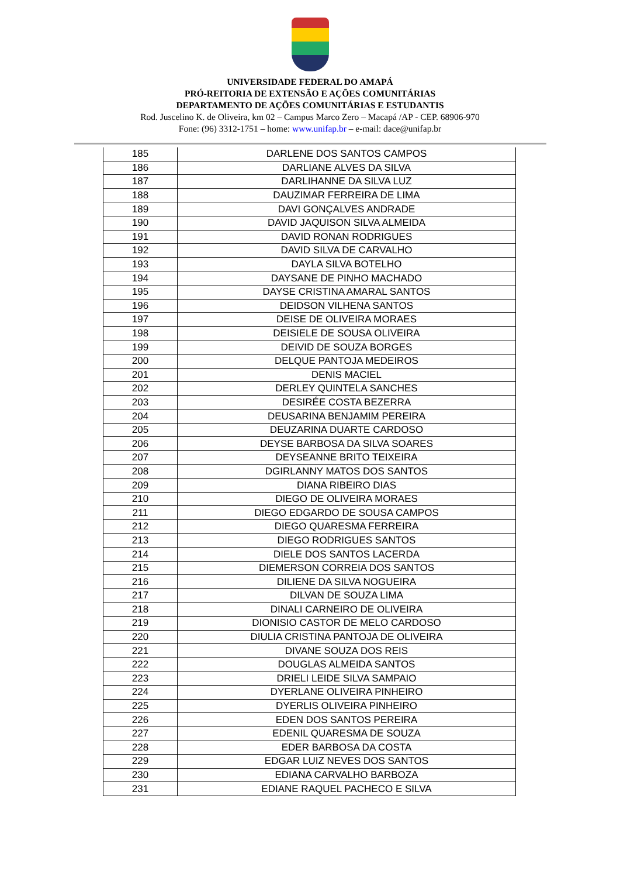UNIVERSIDADE FEDERAL DO AMAPÁ
PRÓ-REITORIA DE EXTENSÃO E AÇÕES COMUNITÁRIAS
DEPARTAMENTO DE AÇÕES COMUNITÁRIAS E ESTUDANTIS
Rod. Juscelino K. de Oliveira, km 02 – Campus Marco Zero – Macapá /AP - CEP. 68906-970
Fone: (96) 3312-1751 – home: www.unifap.br – e-mail: dace@unifap.br
| 185 | DARLENE DOS SANTOS CAMPOS |
| 186 | DARLIANE ALVES DA SILVA |
| 187 | DARLIHANNE DA SILVA LUZ |
| 188 | DAUZIMAR FERREIRA DE LIMA |
| 189 | DAVI GONÇALVES ANDRADE |
| 190 | DAVID JAQUISON SILVA ALMEIDA |
| 191 | DAVID RONAN RODRIGUES |
| 192 | DAVID SILVA DE CARVALHO |
| 193 | DAYLA SILVA BOTELHO |
| 194 | DAYSANE DE PINHO MACHADO |
| 195 | DAYSE CRISTINA AMARAL SANTOS |
| 196 | DEIDSON VILHENA SANTOS |
| 197 | DEISE DE OLIVEIRA MORAES |
| 198 | DEISIELE DE SOUSA OLIVEIRA |
| 199 | DEIVID DE SOUZA BORGES |
| 200 | DELQUE PANTOJA MEDEIROS |
| 201 | DENIS MACIEL |
| 202 | DERLEY QUINTELA SANCHES |
| 203 | DESIRÉE COSTA BEZERRA |
| 204 | DEUSARINA BENJAMIM PEREIRA |
| 205 | DEUZARINA DUARTE CARDOSO |
| 206 | DEYSE BARBOSA DA SILVA SOARES |
| 207 | DEYSEANNE BRITO TEIXEIRA |
| 208 | DGIRLANNY MATOS DOS SANTOS |
| 209 | DIANA RIBEIRO DIAS |
| 210 | DIEGO DE OLIVEIRA MORAES |
| 211 | DIEGO EDGARDO DE SOUSA CAMPOS |
| 212 | DIEGO QUARESMA FERREIRA |
| 213 | DIEGO RODRIGUES SANTOS |
| 214 | DIELE DOS SANTOS LACERDA |
| 215 | DIEMERSON CORREIA DOS SANTOS |
| 216 | DILIENE DA SILVA NOGUEIRA |
| 217 | DILVAN DE SOUZA LIMA |
| 218 | DINALI CARNEIRO DE OLIVEIRA |
| 219 | DIONISIO CASTOR DE MELO CARDOSO |
| 220 | DIULIA CRISTINA PANTOJA DE OLIVEIRA |
| 221 | DIVANE SOUZA DOS REIS |
| 222 | DOUGLAS ALMEIDA SANTOS |
| 223 | DRIELI LEIDE SILVA SAMPAIO |
| 224 | DYERLANE OLIVEIRA PINHEIRO |
| 225 | DYERLIS OLIVEIRA PINHEIRO |
| 226 | EDEN DOS SANTOS PEREIRA |
| 227 | EDENIL QUARESMA DE SOUZA |
| 228 | EDER BARBOSA DA COSTA |
| 229 | EDGAR LUIZ NEVES DOS SANTOS |
| 230 | EDIANA CARVALHO BARBOZA |
| 231 | EDIANE RAQUEL PACHECO E SILVA |